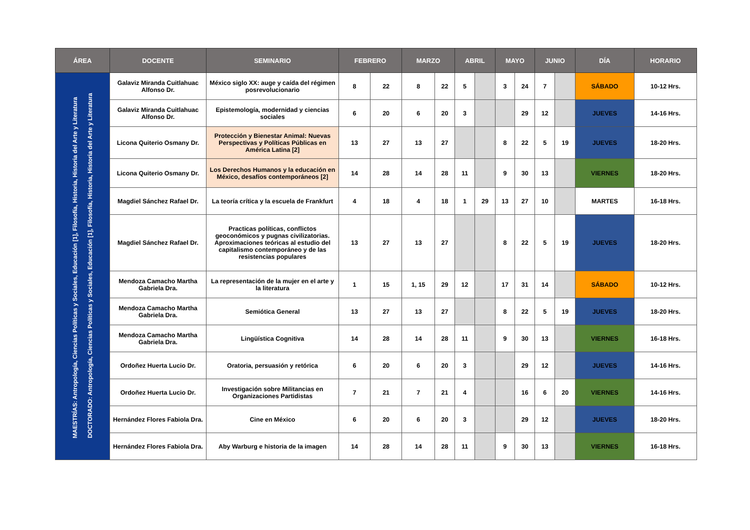| ÁREA | DOCENTE | SEMINARIO | FEBRERO | | MARZO | | ABRIL | | MAYO | | JUNIO | | DÍA | HORARIO |
| --- | --- | --- | --- | --- | --- | --- | --- | --- | --- | --- | --- | --- | --- | --- |
| MAESTRÍAS: Antropología, Ciencias Políticas y Sociales, Educación [1], Filosofía, Historia, Historia del Arte y Literatura DOCTORADO: Antropología, Ciencias Políticas y Sociales, Educación [1], Filosofía, Historia, Historia del Arte y Literatura | Galaviz Miranda Cuitlahuac Alfonso Dr. | México siglo XX: auge y caída del régimen posrevolucionario | 8 | 22 | 8 | 22 | 5 | | 3 | 24 | 7 | | SÁBADO | 10-12 Hrs. |
| | Galaviz Miranda Cuitlahuac Alfonso Dr. | Epistemología, modernidad y ciencias sociales | 6 | 20 | 6 | 20 | 3 | | | 29 | 12 | | JUEVES | 14-16 Hrs. |
| | Licona Quiterio Osmany Dr. | Protección y Bienestar Animal: Nuevas Perspectivas y Políticas Públicas en América Latina [2] | 13 | 27 | 13 | 27 | | | 8 | 22 | 5 | 19 | JUEVES | 18-20 Hrs. |
| | Licona Quiterio Osmany Dr. | Los Derechos Humanos y la educación en México, desafíos contemporáneos [2] | 14 | 28 | 14 | 28 | 11 | | 9 | 30 | 13 | | VIERNES | 18-20 Hrs. |
| | Magdiel Sánchez Rafael Dr. | La teoría crítica y la escuela de Frankfurt | 4 | 18 | 4 | 18 | 1 | 29 | 13 | 27 | 10 | | MARTES | 16-18 Hrs. |
| | Magdiel Sánchez Rafael Dr. | Practicas políticas, conflictos geoconómicos y pugnas civilizatorias. Aproximaciones teóricas al estudio del capitalismo contemporáneo y de las resistencias populares | 13 | 27 | 13 | 27 | | | 8 | 22 | 5 | 19 | JUEVES | 18-20 Hrs. |
| | Mendoza Camacho Martha Gabriela Dra. | La representación de la mujer en el arte y la literatura | 1 | 15 | 1, 15 | 29 | 12 | | 17 | 31 | 14 | | SÁBADO | 10-12 Hrs. |
| | Mendoza Camacho Martha Gabriela Dra. | Semiótica General | 13 | 27 | 13 | 27 | | | 8 | 22 | 5 | 19 | JUEVES | 18-20 Hrs. |
| | Mendoza Camacho Martha Gabriela Dra. | Lingüística Cognitiva | 14 | 28 | 14 | 28 | 11 | | 9 | 30 | 13 | | VIERNES | 16-18 Hrs. |
| | Ordoñez Huerta Lucio Dr. | Oratoria, persuasión y retórica | 6 | 20 | 6 | 20 | 3 | | | 29 | 12 | | JUEVES | 14-16 Hrs. |
| | Ordoñez Huerta Lucio Dr. | Investigación sobre Militancias en Organizaciones Partidistas | 7 | 21 | 7 | 21 | 4 | | | 16 | 6 | 20 | VIERNES | 14-16 Hrs. |
| | Hernández Flores Fabiola Dra. | Cine en México | 6 | 20 | 6 | 20 | 3 | | | 29 | 12 | | JUEVES | 18-20 Hrs. |
| | Hernández Flores Fabiola Dra. | Aby Warburg e historia de la imagen | 14 | 28 | 14 | 28 | 11 | | 9 | 30 | 13 | | VIERNES | 16-18 Hrs. |